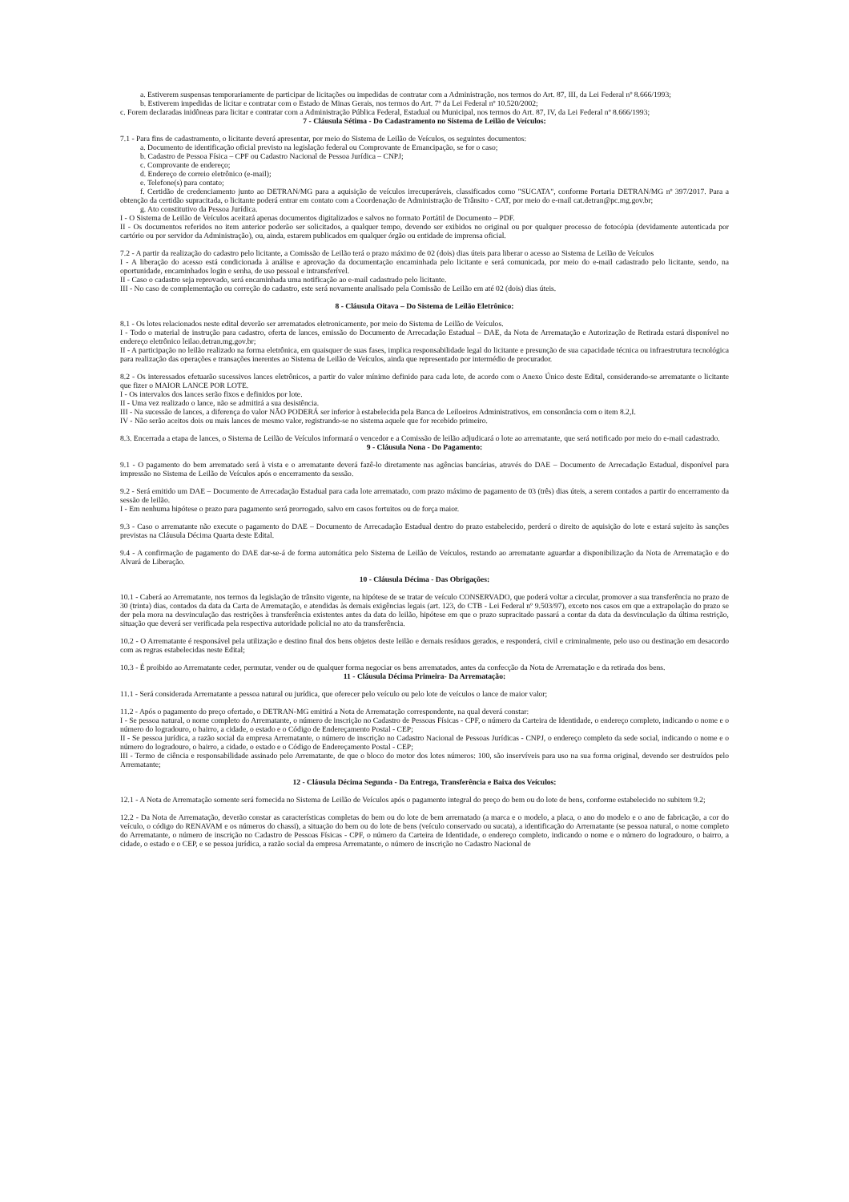a. Estiverem suspensas temporariamente de participar de licitações ou impedidas de contratar com a Administração, nos termos do Art. 87, III, da Lei Federal nº 8.666/1993;
b. Estiverem impedidas de licitar e contratar com o Estado de Minas Gerais, nos termos do Art. 7º da Lei Federal nº 10.520/2002;
c. Forem declaradas inidôneas para licitar e contratar com a Administração Pública Federal, Estadual ou Municipal, nos termos do Art. 87, IV, da Lei Federal nº 8.666/1993;
7 - Cláusula Sétima - Do Cadastramento no Sistema de Leilão de Veículos:
7.1 - Para fins de cadastramento, o licitante deverá apresentar, por meio do Sistema de Leilão de Veículos, os seguintes documentos:
a. Documento de identificação oficial previsto na legislação federal ou Comprovante de Emancipação, se for o caso;
b. Cadastro de Pessoa Física – CPF ou Cadastro Nacional de Pessoa Jurídica – CNPJ;
c. Comprovante de endereço;
d. Endereço de correio eletrônico (e-mail);
e. Telefone(s) para contato;
f. Certidão de credenciamento junto ao DETRAN/MG para a aquisição de veículos irrecuperáveis, classificados como "SUCATA", conforme Portaria DETRAN/MG nº 397/2017. Para a obtenção da certidão supracitada, o licitante poderá entrar em contato com a Coordenação de Administração de Trânsito - CAT, por meio do e-mail cat.detran@pc.mg.gov.br;
g. Ato constitutivo da Pessoa Jurídica.
I - O Sistema de Leilão de Veículos aceitará apenas documentos digitalizados e salvos no formato Portátil de Documento – PDF.
II - Os documentos referidos no item anterior poderão ser solicitados, a qualquer tempo, devendo ser exibidos no original ou por qualquer processo de fotocópia (devidamente autenticada por cartório ou por servidor da Administração), ou, ainda, estarem publicados em qualquer órgão ou entidade de imprensa oficial.
7.2 - A partir da realização do cadastro pelo licitante, a Comissão de Leilão terá o prazo máximo de 02 (dois) dias úteis para liberar o acesso ao Sistema de Leilão de Veículos
I - A liberação do acesso está condicionada à análise e aprovação da documentação encaminhada pelo licitante e será comunicada, por meio do e-mail cadastrado pelo licitante, sendo, na oportunidade, encaminhados login e senha, de uso pessoal e intransferível.
II - Caso o cadastro seja reprovado, será encaminhada uma notificação ao e-mail cadastrado pelo licitante.
III - No caso de complementação ou correção do cadastro, este será novamente analisado pela Comissão de Leilão em até 02 (dois) dias úteis.
8 - Cláusula Oitava – Do Sistema de Leilão Eletrônico:
8.1 - Os lotes relacionados neste edital deverão ser arrematados eletronicamente, por meio do Sistema de Leilão de Veículos.
I - Todo o material de instrução para cadastro, oferta de lances, emissão do Documento de Arrecadação Estadual – DAE, da Nota de Arrematação e Autorização de Retirada estará disponível no endereço eletrônico leilao.detran.mg.gov.br;
II - A participação no leilão realizado na forma eletrônica, em quaisquer de suas fases, implica responsabilidade legal do licitante e presunção de sua capacidade técnica ou infraestrutura tecnológica para realização das operações e transações inerentes ao Sistema de Leilão de Veículos, ainda que representado por intermédio de procurador.
8.2 - Os interessados efetuarão sucessivos lances eletrônicos, a partir do valor mínimo definido para cada lote, de acordo com o Anexo Único deste Edital, considerando-se arrematante o licitante que fizer o MAIOR LANCE POR LOTE.
I - Os intervalos dos lances serão fixos e definidos por lote.
II - Uma vez realizado o lance, não se admitirá a sua desistência.
III - Na sucessão de lances, a diferença do valor NÃO PODERÁ ser inferior à estabelecida pela Banca de Leiloeiros Administrativos, em consonância com o item 8.2,I.
IV - Não serão aceitos dois ou mais lances de mesmo valor, registrando-se no sistema aquele que for recebido primeiro.
8.3. Encerrada a etapa de lances, o Sistema de Leilão de Veículos informará o vencedor e a Comissão de leilão adjudicará o lote ao arrematante, que será notificado por meio do e-mail cadastrado.
9 - Cláusula Nona - Do Pagamento:
9.1 - O pagamento do bem arrematado será à vista e o arrematante deverá fazê-lo diretamente nas agências bancárias, através do DAE – Documento de Arrecadação Estadual, disponível para impressão no Sistema de Leilão de Veículos após o encerramento da sessão.
9.2 - Será emitido um DAE – Documento de Arrecadação Estadual para cada lote arrematado, com prazo máximo de pagamento de 03 (três) dias úteis, a serem contados a partir do encerramento da sessão de leilão.
I - Em nenhuma hipótese o prazo para pagamento será prorrogado, salvo em casos fortuitos ou de força maior.
9.3 - Caso o arrematante não execute o pagamento do DAE – Documento de Arrecadação Estadual dentro do prazo estabelecido, perderá o direito de aquisição do lote e estará sujeito às sanções previstas na Cláusula Décima Quarta deste Edital.
9.4 - A confirmação de pagamento do DAE dar-se-á de forma automática pelo Sistema de Leilão de Veículos, restando ao arrematante aguardar a disponibilização da Nota de Arrematação e do Alvará de Liberação.
10 - Cláusula Décima - Das Obrigações:
10.1 - Caberá ao Arrematante, nos termos da legislação de trânsito vigente, na hipótese de se tratar de veículo CONSERVADO, que poderá voltar a circular, promover a sua transferência no prazo de 30 (trinta) dias, contados da data da Carta de Arrematação, e atendidas às demais exigências legais (art. 123, do CTB - Lei Federal nº 9.503/97), exceto nos casos em que a extrapolação do prazo se der pela mora na desvinculação das restrições à transferência existentes antes da data do leilão, hipótese em que o prazo supracitado passará a contar da data da desvinculação da última restrição, situação que deverá ser verificada pela respectiva autoridade policial no ato da transferência.
10.2 - O Arrematante é responsável pela utilização e destino final dos bens objetos deste leilão e demais resíduos gerados, e responderá, civil e criminalmente, pelo uso ou destinação em desacordo com as regras estabelecidas neste Edital;
10.3 - É proibido ao Arrematante ceder, permutar, vender ou de qualquer forma negociar os bens arrematados, antes da confecção da Nota de Arrematação e da retirada dos bens.
11 - Cláusula Décima Primeira- Da Arrematação:
11.1 - Será considerada Arrematante a pessoa natural ou jurídica, que oferecer pelo veículo ou pelo lote de veículos o lance de maior valor;
11.2 - Após o pagamento do preço ofertado, o DETRAN-MG emitirá a Nota de Arrematação correspondente, na qual deverá constar:
I - Se pessoa natural, o nome completo do Arrematante, o número de inscrição no Cadastro de Pessoas Físicas - CPF, o número da Carteira de Identidade, o endereço completo, indicando o nome e o número do logradouro, o bairro, a cidade, o estado e o Código de Endereçamento Postal - CEP;
II - Se pessoa jurídica, a razão social da empresa Arrematante, o número de inscrição no Cadastro Nacional de Pessoas Jurídicas - CNPJ, o endereço completo da sede social, indicando o nome e o número do logradouro, o bairro, a cidade, o estado e o Código de Endereçamento Postal - CEP;
III - Termo de ciência e responsabilidade assinado pelo Arrematante, de que o bloco do motor dos lotes números: 100, são inservíveis para uso na sua forma original, devendo ser destruídos pelo Arrematante;
12 - Cláusula Décima Segunda - Da Entrega, Transferência e Baixa dos Veículos:
12.1 - A Nota de Arrematação somente será fornecida no Sistema de Leilão de Veículos após o pagamento integral do preço do bem ou do lote de bens, conforme estabelecido no subitem 9.2;
12.2 - Da Nota de Arrematação, deverão constar as características completas do bem ou do lote de bem arrematado (a marca e o modelo, a placa, o ano do modelo e o ano de fabricação, a cor do veículo, o código do RENAVAM e os números do chassi), a situação do bem ou do lote de bens (veículo conservado ou sucata), a identificação do Arrematante (se pessoa natural, o nome completo do Arrematante, o número de inscrição no Cadastro de Pessoas Físicas - CPF, o número da Carteira de Identidade, o endereço completo, indicando o nome e o número do logradouro, o bairro, a cidade, o estado e o CEP, e se pessoa jurídica, a razão social da empresa Arrematante, o número de inscrição no Cadastro Nacional de